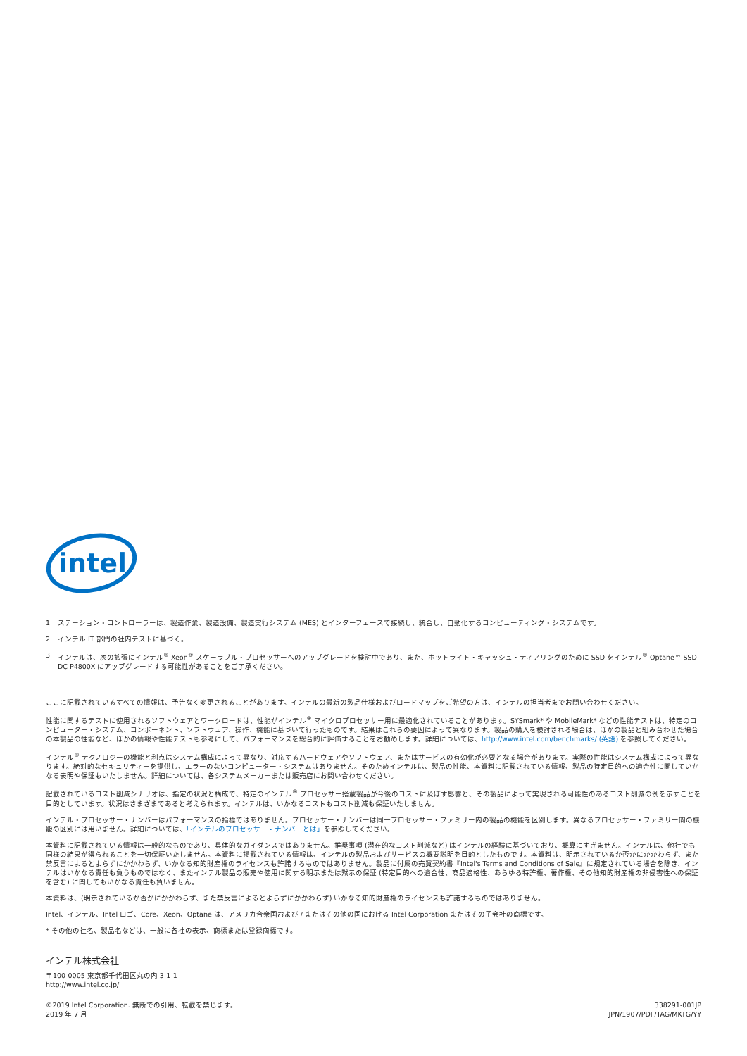intel
1 ステーション・コントローラーは、製造作業、製造設備、製造実行システム (MES) とインターフェースで接続し、統合し、自動化するコンピューティング・システムです。
2 インテル IT 部門の社内テストに基づく。
3 インテルは、次の拡張にインテル<sup>®</sup> Xeon<sup>®</sup> スケーラブル・プロセッサーへのアップグレードを検討中であり、また、ホットライト・キャッシュ・ティアリングのために SSD をインテル<sup>®</sup> Optane™ SSD DC P4800X にアップグレードする可能性があることをご了承ください。
ここに記載されているすべての情報は、予告なく変更されることがあります。インテルの最新の製品仕様およびロードマップをご希望の方は、インテルの担当者までお問い合わせください。
性能に関するテストに使用されるソフトウェアとワークロードは、性能がインテル<sup>®</sup> マイクロプロセッサー用に最適化されていることがあります。SYSmark* や MobileMark* などの性能テストは、特定のコンピューター・システム、コンポーネント、ソフトウェア、操作、機能に基づいて行ったものです。結果はこれらの要因によって異なります。製品の購入を検討される場合は、ほかの製品と組み合わせた場合の本製品の性能など、ほかの情報や性能テストも参考にして、パフォーマンスを総合的に評価することをお勧めします。詳細については、http://www.intel.com/benchmarks/ (英語) を参照してください。
インテル<sup>®</sup> テクノロジーの機能と利点はシステム構成によって異なり、対応するハードウェアやソフトウェア、またはサービスの有効化が必要となる場合があります。実際の性能はシステム構成によって異なります。絶対的なセキュリティーを提供し、エラーのないコンピューター・システムはありません。そのためインテルは、製品の性能、本資料に記載されている情報、製品の特定目的への適合性に関していかなる表明や保証もいたしません。詳細については、各システムメーカーまたは販売店にお問い合わせください。
記載されているコスト削減シナリオは、指定の状況と構成で、特定のインテル<sup>®</sup> プロセッサー搭載製品が今後のコストに及ぼす影響と、その製品によって実現される可能性のあるコスト削減の例を示すことを目的としています。状況はさまざまであると考えられます。インテルは、いかなるコストもコスト削減も保証いたしません。
インテル・プロセッサー・ナンバーはパフォーマンスの指標ではありません。プロセッサー・ナンバーは同一プロセッサー・ファミリー内の製品の機能を区別します。異なるプロセッサー・ファミリー間の機能の区別には用いません。詳細については、「インテルのプロセッサー・ナンバーとは」を参照してください。
本資料に記載されている情報は一般的なものであり、具体的なガイダンスではありません。推奨事項 (潜在的なコスト削減など) はインテルの経験に基づいており、概算にすぎません。インテルは、他社でも同様の結果が得られることを一切保証いたしません。本資料に掲載されている情報は、インテルの製品およびサービスの概要説明を目的としたものです。本資料は、明示されているか否かにかかわらず、また禁反言によるとよらずにかかわらず、いかなる知的財産権のライセンスも許諾するものではありません。製品に付属の売買契約書『Intel's Terms and Conditions of Sale』に規定されている場合を除き、インテルはいかなる責任も負うものではなく、またインテル製品の販売や使用に関する明示または黙示の保証 (特定目的への適合性、商品適格性、あらゆる特許権、著作権、その他知的財産権の非侵害性への保証を含む) に関してもいかなる責任も負いません。
本資料は、(明示されているか否かにかかわらず、また禁反言によるとよらずにかかわらず) いかなる知的財産権のライセンスも許諾するものではありません。
Intel、インテル、Intel ロゴ、Core、Xeon、Optane は、アメリカ合衆国および / またはその他の国における Intel Corporation またはその子会社の商標です。
* その他の社名、製品名などは、一般に各社の表示、商標または登録商標です。
インテル株式会社
〒100-0005 東京都千代田区丸の内 3-1-1
http://www.intel.co.jp/
©2019 Intel Corporation. 無断での引用、転載を禁じます。
2019 年 7 月
338291-001JP
JPN/1907/PDF/TAG/MKTG/YY